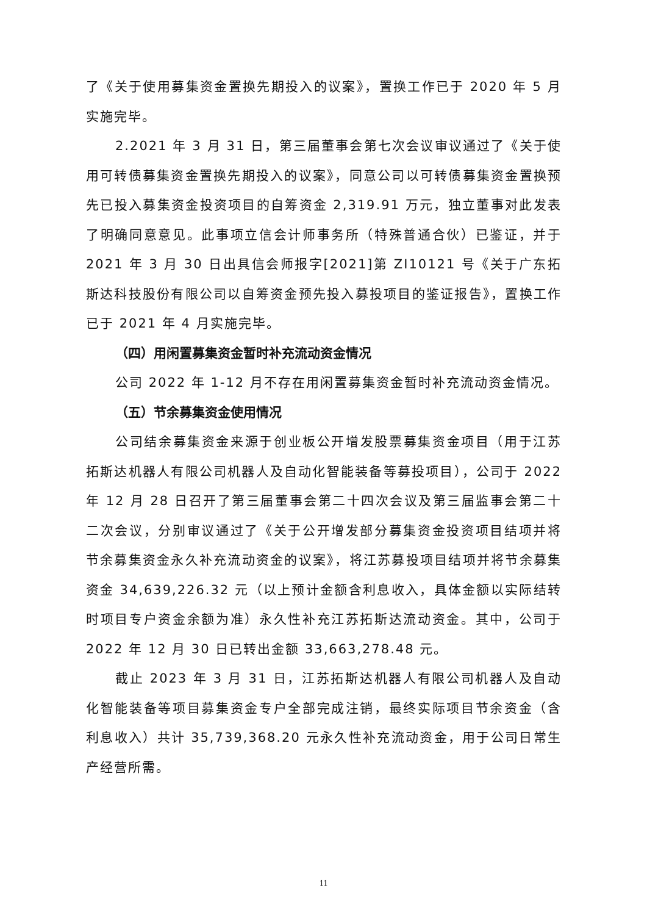了《关于使用募集资金置换先期投入的议案》，置换工作已于 2020 年 5 月实施完毕。
2.2021 年 3 月 31 日，第三届董事会第七次会议审议通过了《关于使用可转债募集资金置换先期投入的议案》，同意公司以可转债募集资金置换预先已投入募集资金投资项目的自筹资金 2,319.91 万元，独立董事对此发表了明确同意意见。此事项立信会计师事务所（特殊普通合伙）已鉴证，并于 2021 年 3 月 30 日出具信会师报字[2021]第 ZI10121 号《关于广东拓斯达科技股份有限公司以自筹资金预先投入募投项目的鉴证报告》，置换工作已于 2021 年 4 月实施完毕。
（四）用闲置募集资金暂时补充流动资金情况
公司 2022 年 1-12 月不存在用闲置募集资金暂时补充流动资金情况。
（五）节余募集资金使用情况
公司结余募集资金来源于创业板公开增发股票募集资金项目（用于江苏拓斯达机器人有限公司机器人及自动化智能装备等募投项目），公司于 2022 年 12 月 28 日召开了第三届董事会第二十四次会议及第三届监事会第二十二次会议，分别审议通过了《关于公开增发部分募集资金投资项目结项并将节余募集资金永久补充流动资金的议案》，将江苏募投项目结项并将节余募集资金 34,639,226.32 元（以上预计金额含利息收入，具体金额以实际结转时项目专户资金余额为准）永久性补充江苏拓斯达流动资金。其中，公司于 2022 年 12 月 30 日已转出金额 33,663,278.48 元。
截止 2023 年 3 月 31 日，江苏拓斯达机器人有限公司机器人及自动化智能装备等项目募集资金专户全部完成注销，最终实际项目节余资金（含利息收入）共计 35,739,368.20 元永久性补充流动资金，用于公司日常生产经营所需。
11